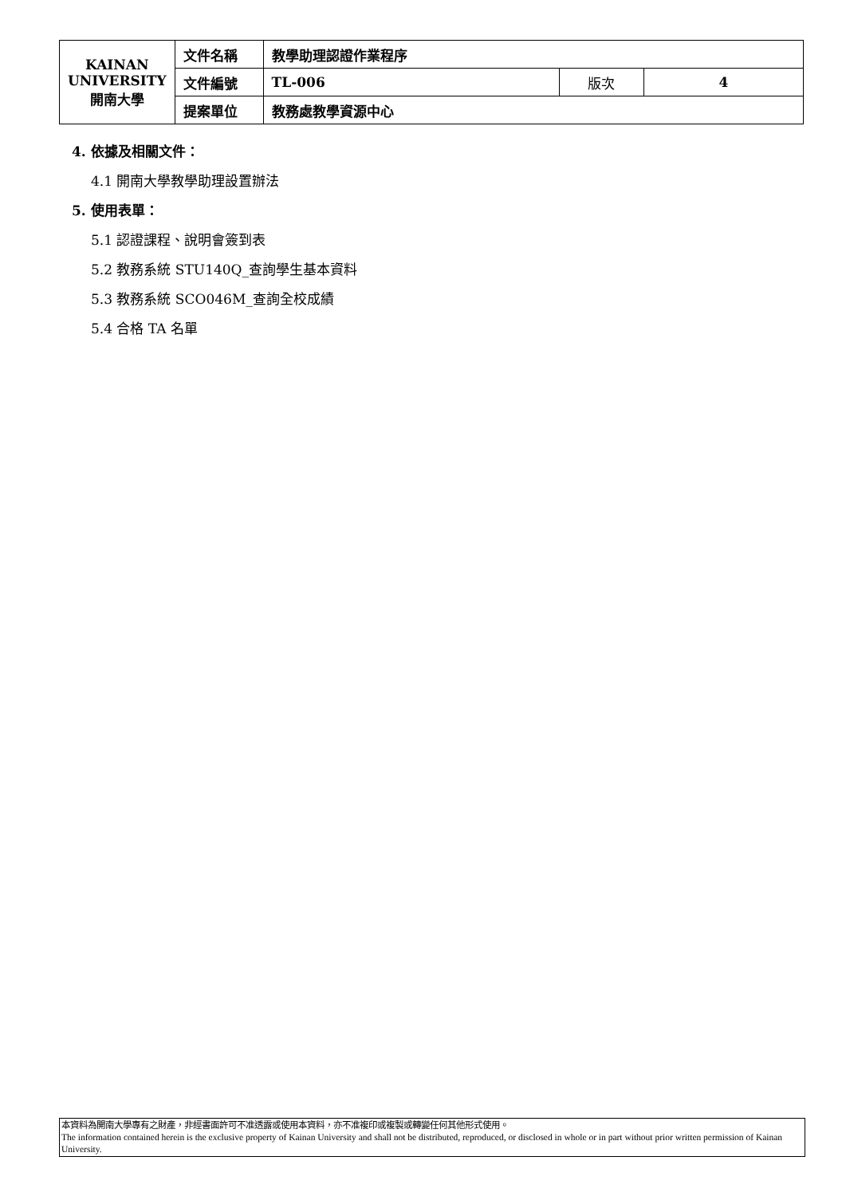| KAINAN UNIVERSITY 開南大學 | 文件名稱 | 教學助理認證作業程序 | | |
| | 文件編號 | TL-006 | 版次 | 4 |
| | 提案單位 | 教務處教學資源中心 | | |
4. 依據及相關文件：
4.1 開南大學教學助理設置辦法
5. 使用表單：
5.1 認證課程、說明會簽到表
5.2 教務系統 STU140Q_查詢學生基本資料
5.3 教務系統 SCO046M_查詢全校成績
5.4 合格 TA 名單
本資料為開南大學專有之財產，非經書面許可不准透露或使用本資料，亦不准複印或複製或轉變任何其他形式使用。
The information contained herein is the exclusive property of Kainan University and shall not be distributed, reproduced, or disclosed in whole or in part without prior written permission of Kainan University.